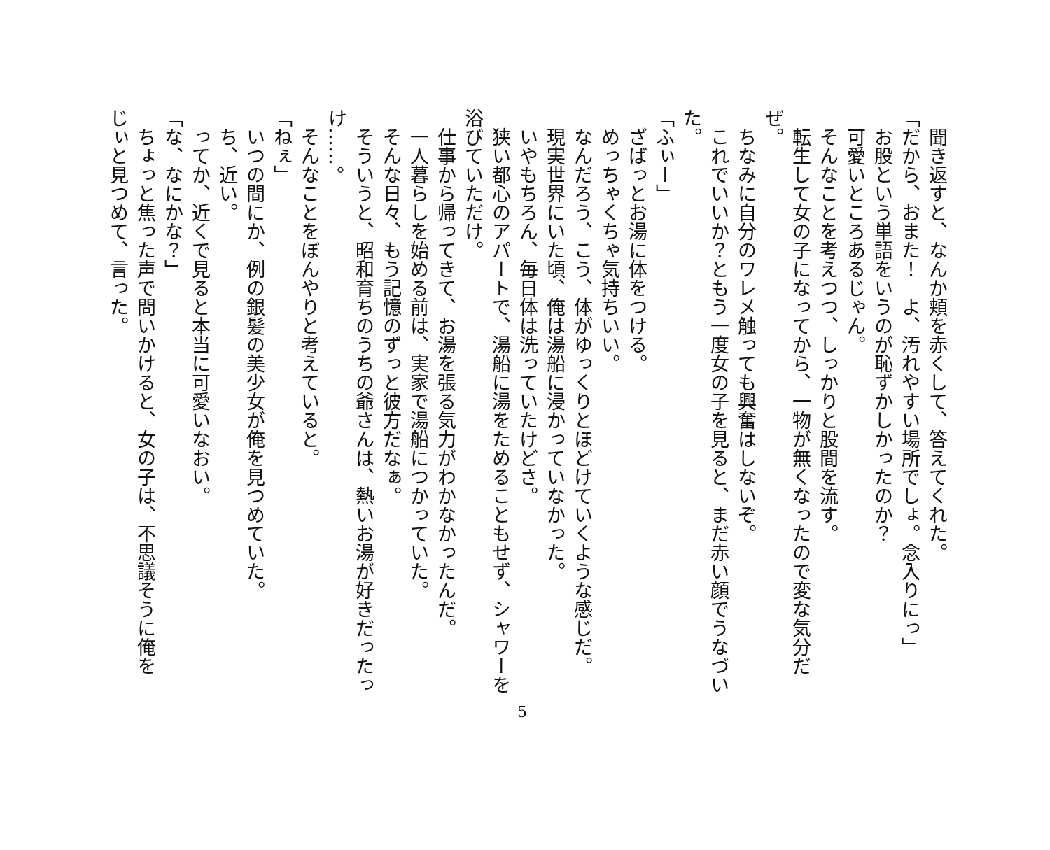聞き返すと、なんか頬を赤くして、答えてくれた。
「だから、おまた！　よ、汚れやすい場所でしょ。念入りにっ」
　お股という単語をいうのが恥ずかしかったのか？
　可愛いところあるじゃん。
　そんなことを考えつつ、しっかりと股間を流す。
　転生して女の子になってから、一物が無くなったので変な気分だ
ぜ。
　ちなみに自分のワレメ触っても興奮はしないぞ。
　これでいいか？ともう一度女の子を見ると、まだ赤い顔でうなづい
た。
「ふぃー」
　ざばっとお湯に体をつける。
　めっちゃくちゃ気持ちいい。
　なんだろう、こう、体がゆっくりとほどけていくような感じだ。
　現実世界にいた頃、俺は湯船に浸かっていなかった。
　いやもちろん、毎日体は洗っていたけどさ。
　狭い都心のアパートで、湯船に湯をためることもせず、シャワーを
浴びていただけ。
　仕事から帰ってきて、お湯を張る気力がわかなかったんだ。
　一人暮らしを始める前は、実家で湯船につかっていた。
　そんな日々、もう記憶のずっと彼方だなぁ。
　そういうと、昭和育ちのうちの爺さんは、熱いお湯が好きだったっ
け……。
　そんなことをぼんやりと考えていると。
「ねぇ」
　いつの間にか、例の銀髪の美少女が俺を見つめていた。
　ち、近い。
　ってか、近くで見ると本当に可愛いなおい。
「な、なにかな？」
　ちょっと焦った声で問いかけると、女の子は、不思議そうに俺を
じぃと見つめて、言った。
5